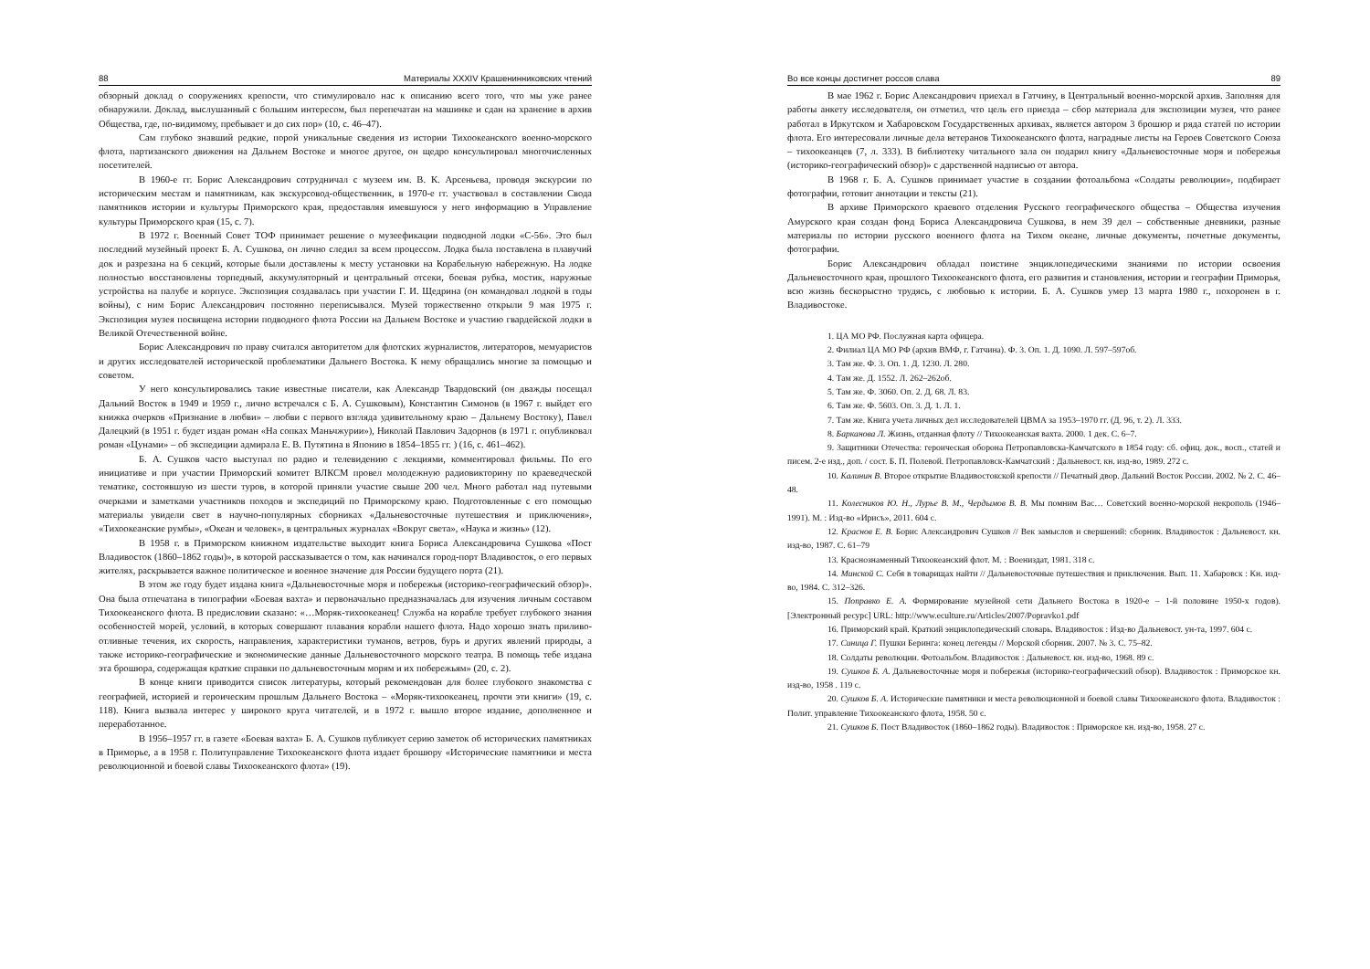88 Материалы XXXIV Крашенинниковских чтений
обзорный доклад о сооружениях крепости, что стимулировало нас к описанию всего того, что мы уже ранее обнаружили. Доклад, выслушанный с большим интересом, был перепечатан на машинке и сдан на хранение в архив Общества, где, по-видимому, пребывает и до сих пор» (10, с. 46–47).
Сам глубоко знавший редкие, порой уникальные сведения из истории Тихоокеанского военно-морского флота, партизанского движения на Дальнем Востоке и многое другое, он щедро консультировал многочисленных посетителей.
В 1960-е гг. Борис Александрович сотрудничал с музеем им. В. К. Арсеньева, проводя экскурсии по историческим местам и памятникам, как экскурсовод-общественник, в 1970-е гг. участвовал в составлении Свода памятников истории и культуры Приморского края, предоставляя имевшуюся у него информацию в Управление культуры Приморского края (15, с. 7).
В 1972 г. Военный Совет ТОФ принимает решение о музеефикации подводной лодки «С-56». Это был последний музейный проект Б. А. Сушкова, он лично следил за всем процессом. Лодка была поставлена в плавучий док и разрезана на 6 секций, которые были доставлены к месту установки на Корабельную набережную. На лодке полностью восстановлены торпедный, аккумуляторный и центральный отсеки, боевая рубка, мостик, наружные устройства на палубе и корпусе. Экспозиция создавалась при участии Г. И. Щедрина (он командовал лодкой в годы войны), с ним Борис Александрович постоянно переписывался. Музей торжественно открыли 9 мая 1975 г. Экспозиция музея посвящена истории подводного флота России на Дальнем Востоке и участию гвардейской лодки в Великой Отечественной войне.
Борис Александрович по праву считался авторитетом для флотских журналистов, литераторов, мемуаристов и других исследователей исторической проблематики Дальнего Востока. К нему обращались многие за помощью и советом.
У него консультировались такие известные писатели, как Александр Твардовский (он дважды посещал Дальний Восток в 1949 и 1959 г., лично встречался с Б. А. Сушковым), Константин Симонов (в 1967 г. выйдет его книжка очерков «Признание в любви» – любви с первого взгляда удивительному краю – Дальнему Востоку), Павел Далецкий (в 1951 г. будет издан роман «На сопках Маньчжурии»), Николай Павлович Задорнов (в 1971 г. опубликовал роман «Цунами» – об экспедиции адмирала Е. В. Путятина в Японию в 1854–1855 гг. ) (16, с. 461–462).
Б. А. Сушков часто выступал по радио и телевидению с лекциями, комментировал фильмы. По его инициативе и при участии Приморский комитет ВЛКСМ провел молодежную радиовикторину по краеведческой тематике, состоявшую из шести туров, в которой приняли участие свыше 200 чел. Много работал над путевыми очерками и заметками участников походов и экспедиций по Приморскому краю. Подготовленные с его помощью материалы увидели свет в научно-популярных сборниках «Дальневосточные путешествия и приключения», «Тихоокеанские румбы», «Океан и человек», в центральных журналах «Вокруг света», «Наука и жизнь» (12).
В 1958 г. в Приморском книжном издательстве выходит книга Бориса Александровича Сушкова «Пост Владивосток (1860–1862 годы)», в которой рассказывается о том, как начинался город-порт Владивосток, о его первых жителях, раскрывается важное политическое и военное значение для России будущего порта (21).
В этом же году будет издана книга «Дальневосточные моря и побережья (историко-географический обзор)». Она была отпечатана в типографии «Боевая вахта» и первоначально предназначалась для изучения личным составом Тихоокеанского флота. В предисловии сказано: «…Моряк-тихоокеанец! Служба на корабле требует глубокого знания особенностей морей, условий, в которых совершают плавания корабли нашего флота. Надо хорошо знать приливо-отливные течения, их скорость, направления, характеристики туманов, ветров, бурь и других явлений природы, а также историко-географические и экономические данные Дальневосточного морского театра. В помощь тебе издана эта брошюра, содержащая краткие справки по дальневосточным морям и их побережьям» (20, с. 2).
В конце книги приводится список литературы, который рекомендован для более глубокого знакомства с географией, историей и героическим прошлым Дальнего Востока – «Моряк-тихоокеанец, прочти эти книги» (19, с. 118). Книга вызвала интерес у широкого круга читателей, и в 1972 г. вышло второе издание, дополненное и переработанное.
В 1956–1957 гг. в газете «Боевая вахта» Б. А. Сушков публикует серию заметок об исторических памятниках в Приморье, а в 1958 г. Политуправление Тихоокеанского флота издает брошюру «Исторические памятники и места революционной и боевой славы Тихоокеанского флота» (19).
Во все концы достигнет россов слава 89
В мае 1962 г. Борис Александрович приехал в Гатчину, в Центральный военно-морской архив. Заполняя для работы анкету исследователя, он отметил, что цель его приезда – сбор материала для экспозиции музея, что ранее работал в Иркутском и Хабаровском Государственных архивах, является автором 3 брошюр и ряда статей по истории флота. Его интересовали личные дела ветеранов Тихоокеанского флота, наградные листы на Героев Советского Союза – тихоокеанцев (7, л. 333). В библиотеку читального зала он подарил книгу «Дальневосточные моря и побережья (историко-географический обзор)» с дарственной надписью от автора.
В 1968 г. Б. А. Сушков принимает участие в создании фотоальбома «Солдаты революции», подбирает фотографии, готовит аннотации и тексты (21).
В архиве Приморского краевого отделения Русского географического общества – Общества изучения Амурского края создан фонд Бориса Александровича Сушкова, в нем 39 дел – собственные дневники, разные материалы по истории русского военного флота на Тихом океане, личные документы, почетные документы, фотографии.
Борис Александрович обладал поистине энциклопедическими знаниями по истории освоения Дальневосточного края, прошлого Тихоокеанского флота, его развития и становления, истории и географии Приморья, всю жизнь бескорыстно трудясь, с любовью к истории. Б. А. Сушков умер 13 марта 1980 г., похоронен в г. Владивостоке.
1. ЦА МО РФ. Послужная карта офицера.
2. Филиал ЦА МО РФ (архив ВМФ, г. Гатчина). Ф. 3. Оп. 1. Д. 1090. Л. 597–597об.
3. Там же. Ф. 3. Оп. 1. Д. 1230. Л. 280.
4. Там же. Д. 1552. Л. 262–262об.
5. Там же. Ф. 3060. Оп. 2. Д. 68. Л. 83.
6. Там же. Ф. 5603. Оп. 3. Д. 1. Л. 1.
7. Там же. Книга учета личных дел исследователей ЦВМА за 1953–1970 гг. (Д. 96, т. 2). Л. 333.
8. Барканова Л. Жизнь, отданная флоту // Тихоокеанская вахта. 2000. 1 дек. С. 6–7.
9. Защитники Отечества: героическая оборона Петропавловска-Камчатского в 1854 году: сб. офиц. док., восп., статей и писем. 2-е изд., доп. / сост. Б. П. Полевой. Петропавловск-Камчатский : Дальневост. кн. изд-во, 1989. 272 с.
10. Калинин В. Второе открытие Владивостокской крепости // Печатный двор. Дальний Восток России. 2002. № 2. С. 46–48.
11. Колесников Ю. Н., Лурье В. М., Чердымов В. В. Мы помним Вас… Советский военно-морской некрополь (1946–1991). М. : Изд-во «Ирисъ», 2011. 604 с.
12. Краснов Е. В. Борис Александрович Сушков // Век замыслов и свершений: сборник. Владивосток : Дальневост. кн. изд-во, 1987. С. 61–79
13. Краснознаменный Тихоокеанский флот. М. : Воениздат, 1981. 318 с.
14. Минской С. Себя в товарищах найти // Дальневосточные путешествия и приключения. Вып. 11. Хабаровск : Кн. изд-во, 1984. С. 312–326.
15. Поправко Е. А. Формирование музейной сети Дальнего Востока в 1920-е – 1-й половине 1950-х годов). [Электронный ресурс] URL: http://www.eculture.ru/Articles/2007/Popravko1.pdf
16. Приморский край. Краткий энциклопедический словарь. Владивосток : Изд-во Дальневост. ун-та, 1997. 604 с.
17. Синица Г. Пушки Беринга: конец легенды // Морской сборник. 2007. № 3. С. 75–82.
18. Солдаты революции. Фотоальбом. Владивосток : Дальневост. кн. изд-во, 1968. 89 с.
19. Сушков Б. А. Дальневосточные моря и побережья (историко-географический обзор). Владивосток : Приморское кн. изд-во, 1958 . 119 с.
20. Сушков Б. А. Исторические памятники и места революционной и боевой славы Тихоокеанского флота. Владивосток : Полит. управление Тихоокеанского флота, 1958. 50 с.
21. Сушков Б. Пост Владивосток (1860–1862 годы). Владивосток : Приморское кн. изд-во, 1958. 27 с.